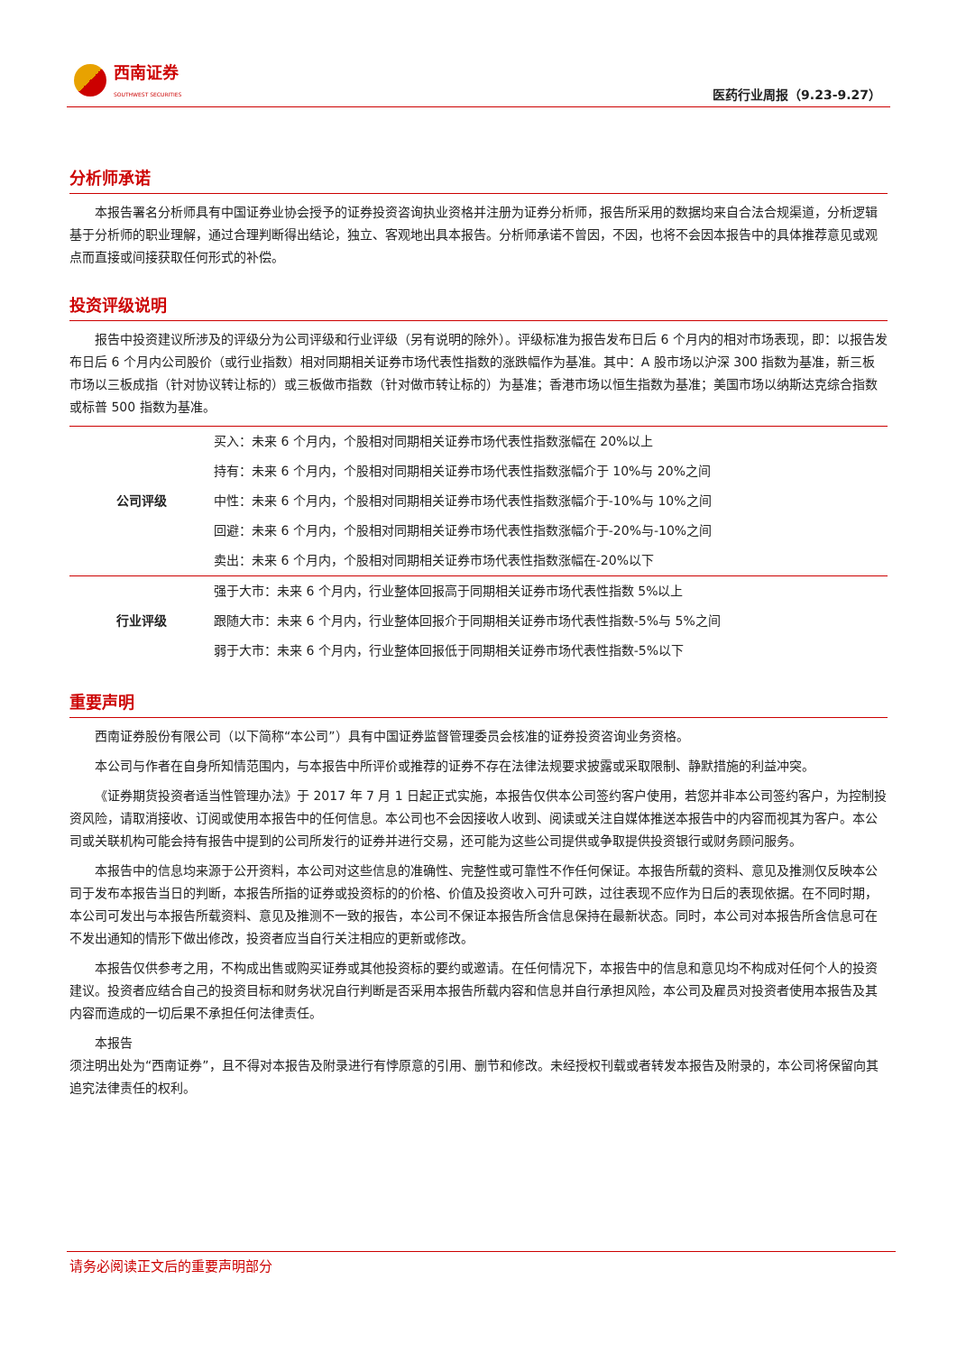西南证券
SOUTHWEST SECURITIES
医药行业周报（9.23-9.27）
分析师承诺
本报告署名分析师具有中国证券业协会授予的证券投资咨询执业资格并注册为证券分析师，报告所采用的数据均来自合法合规渠道，分析逻辑基于分析师的职业理解，通过合理判断得出结论，独立、客观地出具本报告。分析师承诺不曾因，不因，也将不会因本报告中的具体推荐意见或观点而直接或间接获取任何形式的补偿。
投资评级说明
报告中投资建议所涉及的评级分为公司评级和行业评级（另有说明的除外）。评级标准为报告发布日后 6 个月内的相对市场表现，即：以报告发布日后 6 个月内公司股价（或行业指数）相对同期相关证券市场代表性指数的涨跌幅作为基准。其中：A 股市场以沪深 300 指数为基准，新三板市场以三板成指（针对协议转让标的）或三板做市指数（针对做市转让标的）为基准；香港市场以恒生指数为基准；美国市场以纳斯达克综合指数或标普 500 指数为基准。
| 公司评级 | 买入：未来 6 个月内，个股相对同期相关证券市场代表性指数涨幅在 20%以上 |
| | 持有：未来 6 个月内，个股相对同期相关证券市场代表性指数涨幅介于 10%与 20%之间 |
| | 中性：未来 6 个月内，个股相对同期相关证券市场代表性指数涨幅介于-10%与 10%之间 |
| | 回避：未来 6 个月内，个股相对同期相关证券市场代表性指数涨幅介于-20%与-10%之间 |
| | 卖出：未来 6 个月内，个股相对同期相关证券市场代表性指数涨幅在-20%以下 |
| 行业评级 | 强于大市：未来 6 个月内，行业整体回报高于同期相关证券市场代表性指数 5%以上 |
| | 跟随大市：未来 6 个月内，行业整体回报介于同期相关证券市场代表性指数-5%与 5%之间 |
| | 弱于大市：未来 6 个月内，行业整体回报低于同期相关证券市场代表性指数-5%以下 |
重要声明
西南证券股份有限公司（以下简称“本公司”）具有中国证券监督管理委员会核准的证券投资咨询业务资格。
本公司与作者在自身所知情范围内，与本报告中所评价或推荐的证券不存在法律法规要求披露或采取限制、静默措施的利益冲突。
《证券期货投资者适当性管理办法》于 2017 年 7 月 1 日起正式实施，本报告仅供本公司签约客户使用，若您并非本公司签约客户，为控制投资风险，请取消接收、订阅或使用本报告中的任何信息。本公司也不会因接收人收到、阅读或关注自媒体推送本报告中的内容而视其为客户。本公司或关联机构可能会持有报告中提到的公司所发行的证券并进行交易，还可能为这些公司提供或争取提供投资银行或财务顾问服务。
本报告中的信息均来源于公开资料，本公司对这些信息的准确性、完整性或可靠性不作任何保证。本报告所载的资料、意见及推测仅反映本公司于发布本报告当日的判断，本报告所指的证券或投资标的的价格、价值及投资收入可升可跌，过往表现不应作为日后的表现依据。在不同时期，本公司可发出与本报告所载资料、意见及推测不一致的报告，本公司不保证本报告所含信息保持在最新状态。同时，本公司对本报告所含信息可在不发出通知的情形下做出修改，投资者应当自行关注相应的更新或修改。
本报告仅供参考之用，不构成出售或购买证券或其他投资标的要约或邀请。在任何情况下，本报告中的信息和意见均不构成对任何个人的投资建议。投资者应结合自己的投资目标和财务状况自行判断是否采用本报告所载内容和信息并自行承担风险，本公司及雇员对投资者使用本报告及其内容而造成的一切后果不承担任何法律责任。
本报告
须注明出处为“西南证券”，且不得对本报告及附录进行有悖原意的引用、删节和修改。未经授权刊载或者转发本报告及附录的，本公司将保留向其追究法律责任的权利。
请务必阅读正文后的重要声明部分